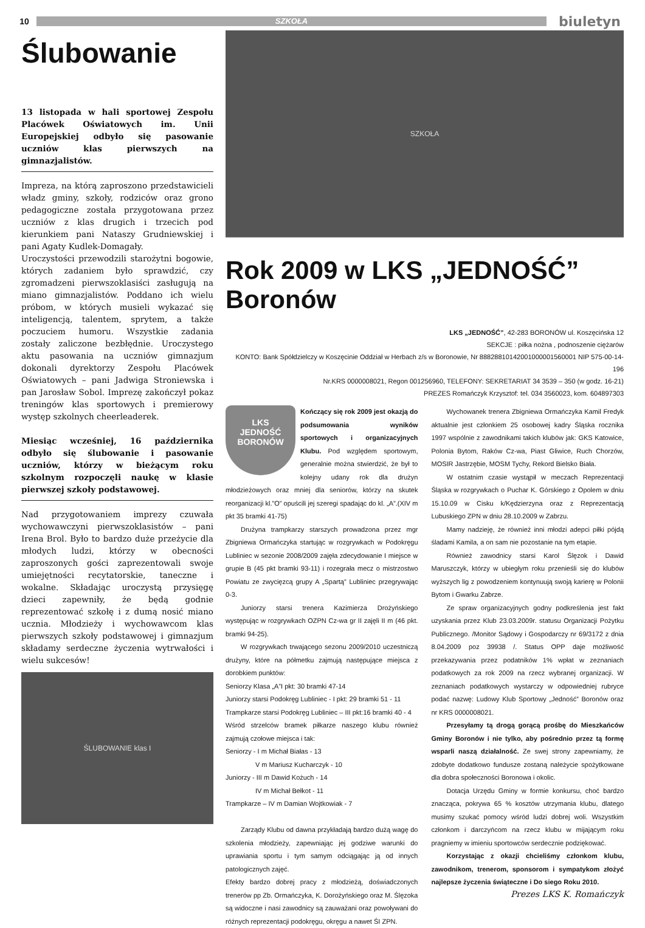10
SZKOŁA
biuletyn
Ślubowanie
13 listopada w hali sportowej Zespołu Placówek Oświatowych im. Unii Europejskiej odbyło się pasowanie uczniów klas pierwszych na gimnazjalistów.
Impreza, na którą zaproszono przedstawicieli władz gminy, szkoły, rodziców oraz grono pedagogiczne została przygotowana przez uczniów z klas drugich i trzecich pod kierunkiem pani Nataszy Grudniewskiej i pani Agaty Kudlek-Domagały.
Uroczystości przewodzili starożytni bogowie, których zadaniem było sprawdzić, czy zgromadzeni pierwszoklasiści zasługują na miano gimnazjalistów. Poddano ich wielu próbom, w których musieli wykazać się inteligencją, talentem, sprytem, a także poczuciem humoru. Wszystkie zadania zostały zaliczone bezbłędnie. Uroczystego aktu pasowania na uczniów gimnazjum dokonali dyrektorzy Zespołu Placówek Oświatowych – pani Jadwiga Stroniewska i pan Jarosław Sobol. Imprezę zakończył pokaz treningów klas sportowych i premierowy występ szkolnych cheerleaderek.
Miesiąc wcześniej, 16 października odbyło się ślubowanie i pasowanie uczniów, którzy w bieżącym roku szkolnym rozpoczęli naukę w klasie pierwszej szkoły podstawowej.
Nad przygotowaniem imprezy czuwała wychowawczyni pierwszoklasistów – pani Irena Brol. Było to bardzo duże przeżycie dla młodych ludzi, którzy w obecności zaproszonych gości zaprezentowali swoje umiejętności recytatorskie, taneczne i wokalne. Składając uroczystą przysięgę dzieci zapewniły, że będą godnie reprezentować szkołę i z dumą nosić miano ucznia. Młodzieży i wychowawcom klas pierwszych szkoły podstawowej i gimnazjum składamy serdeczne życzenia wytrwałości i wielu sukcesów!
ŚLUBOWANIE klas I
SZKOŁA
Rok 2009 w LKS „JEDNOŚĆ” Boronów
LKS „JEDNOŚĆ”, 42-283 BORONÓW ul. Koszęcińska 12
SEKCJE : piłka nożna , podnoszenie ciężarów
KONTO: Bank Spółdzielczy w Koszęcinie Oddział w Herbach z/s w Boronowie, Nr 88828810142001000001560001 NIP 575-00-14-196
Nr.KRS 0000008021, Regon 001256960, TELEFONY: SEKRETARIAT 34 3539 – 350 (w godz. 16-21)
PREZES Romańczyk Krzysztof: tel. 034 3560023, kom. 604897303
LKS
JEDNOŚĆ
BORONÓW
Kończący się rok 2009 jest okazją do podsumowania wyników sportowych i organizacyjnych Klubu. Pod względem sportowym, generalnie można stwierdzić, że był to kolejny udany rok dla drużyn młodzieżowych oraz mniej dla seniorów, którzy na skutek reorganizacji kl.”O” opuścili jej szeregi spadając do kl. „A”.(XIV m pkt 35 bramki 41-75)
Drużyna trampkarzy starszych prowadzona przez mgr Zbigniewa Ormańczyka startując w rozgrywkach w Podokręgu Lubliniec w sezonie 2008/2009 zajęła zdecydowanie I miejsce w grupie B (45 pkt bramki 93-11) i rozegrała mecz o mistrzostwo Powiatu ze zwycięzcą grupy A „Spartą” Lubliniec przegrywając 0-3.
Juniorzy starsi trenera Kazimierza Drożyńskiego występując w rozgrywkach OZPN Cz-wa gr II zajęli II m (46 pkt. bramki 94-25).
W rozgrywkach trwającego sezonu 2009/2010 uczestniczą drużyny, które na półmetku zajmują następujące miejsca z dorobkiem punktów:
Seniorzy Klasa „A”I pkt: 30 bramki 47-14
Juniorzy starsi Podokręg Lubliniec - I pkt: 29 bramki 51 - 11
Trampkarze starsi Podokręg Lubliniec – III pkt:16 bramki 40 - 4
Wśród strzelców bramek piłkarze naszego klubu również zajmują czołowe miejsca i tak:
Seniorzy - I m Michał Białas - 13
V m Mariusz Kucharczyk - 10
Juniorzy - III m Dawid Kożuch - 14
IV m Michał Bełkot - 11
Trampkarze – IV m Damian Wojtkowiak - 7
Zarządy Klubu od dawna przykładają bardzo dużą wagę do szkolenia młodzieży, zapewniając jej godziwe warunki do uprawiania sportu i tym samym odciągając ją od innych patologicznych zajęć.
Efekty bardzo dobrej pracy z młodzieżą, doświadczonych trenerów pp Zb. Ormańczyka, K. Dorożyńskiego oraz M. Ślęzoka są widoczne i nasi zawodnicy są zauważani oraz powoływani do różnych reprezentacji podokręgu, okręgu a nawet ŚI ZPN.
Wychowanek trenera Zbigniewa Ormańczyka Kamil Fredyk aktualnie jest członkiem 25 osobowej kadry Śląska rocznika 1997 wspólnie z zawodnikami takich klubów jak: GKS Katowice, Polonia Bytom, Raków Cz-wa, Piast Gliwice, Ruch Chorzów, MOSIR Jastrzębie, MOSM Tychy, Rekord Bielsko Biała.
W ostatnim czasie wystąpił w meczach Reprezentacji Śląska w rozgrywkach o Puchar K. Górskiego z Opolem w dniu 15.10.09 w Cisku k/Kędzierzyna oraz z Reprezentacją Lubuskiego ZPN w dniu 28.10.2009 w Zabrzu.
Mamy nadzieję, że również inni młodzi adepci piłki pójdą śladami Kamila, a on sam nie pozostanie na tym etapie.
Również zawodnicy starsi Karol Ślęzok i Dawid Maruszczyk, którzy w ubiegłym roku przenieśli się do klubów wyższych lig z powodzeniem kontynuują swoją karierę w Polonii Bytom i Gwarku Zabrze.
Ze spraw organizacyjnych godny podkreślenia jest fakt uzyskania przez Klub 23.03.2009r. statusu Organizacji Pożytku Publicznego. /Monitor Sądowy i Gospodarczy nr 69/3172 z dnia 8.04.2009 poz 39938 /. Status OPP daje możliwość przekazywania przez podatników 1% wpłat w zeznaniach podatkowych za rok 2009 na rzecz wybranej organizacji. W zeznaniach podatkowych wystarczy w odpowiedniej rubryce podać nazwę: Ludowy Klub Sportowy „Jedność” Boronów oraz nr KRS 0000008021.
Przesyłamy tą drogą gorącą prośbę do Mieszkańców Gminy Boronów i nie tylko, aby pośrednio przez tą formę wsparli naszą działalność. Ze swej strony zapewniamy, że zdobyte dodatkowo fundusze zostaną należycie spożytkowane dla dobra społeczności Boronowa i okolic.
Dotacja Urzędu Gminy w formie konkursu, choć bardzo znacząca, pokrywa 65 % kosztów utrzymania klubu, dlatego musimy szukać pomocy wśród ludzi dobrej woli. Wszystkim członkom i darczyńcom na rzecz klubu w mijającym roku pragniemy w imieniu sportowców serdecznie podziękować.
Korzystając z okazji chcieliśmy członkom klubu, zawodnikom, trenerom, sponsorom i sympatykom złożyć najlepsze życzenia świąteczne i Do siego Roku 2010.
Prezes LKS K. Romańczyk